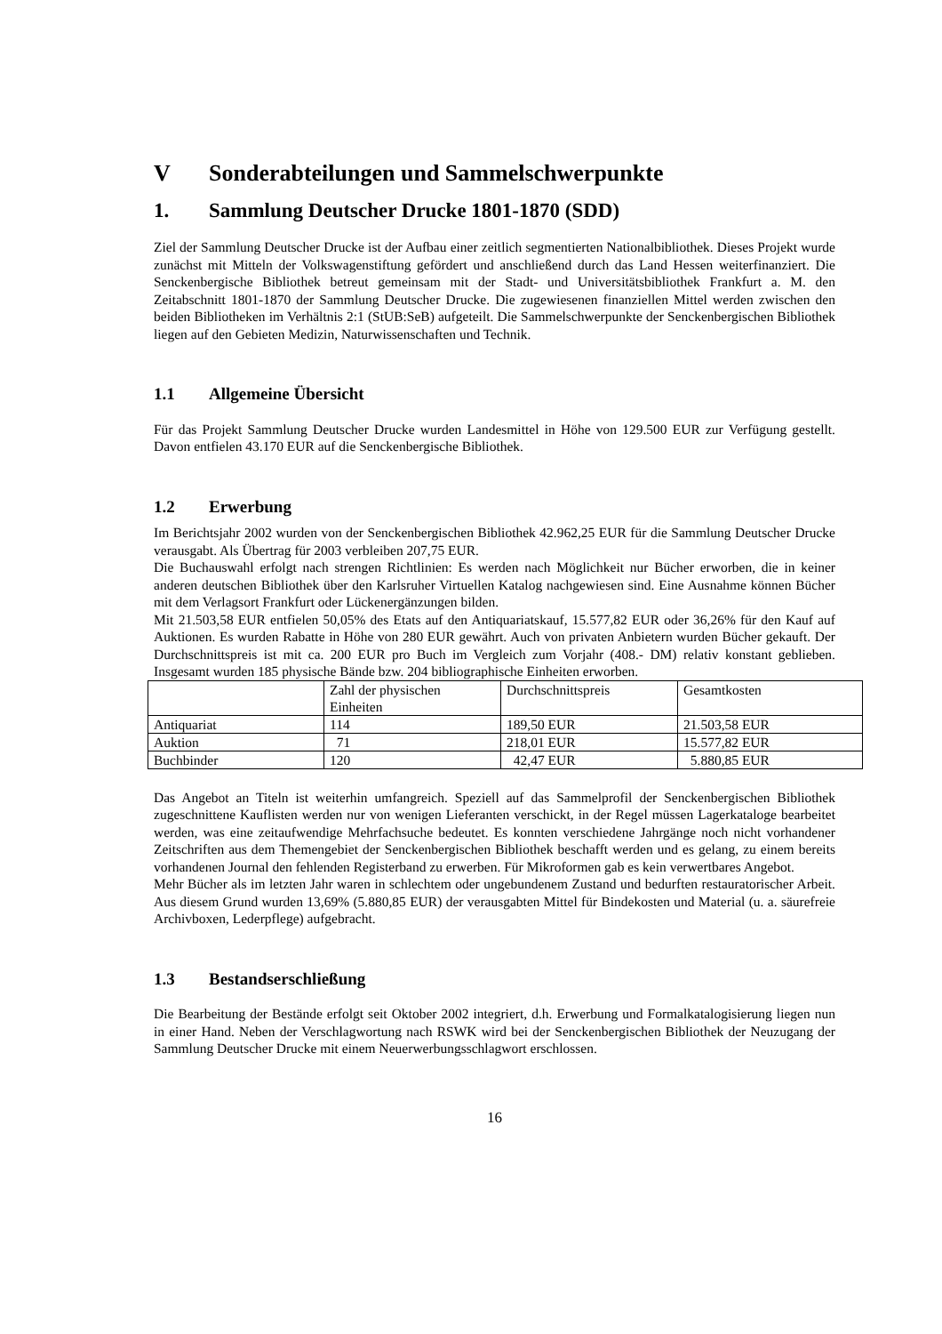V Sonderabteilungen und Sammelschwerpunkte
1. Sammlung Deutscher Drucke 1801-1870 (SDD)
Ziel der Sammlung Deutscher Drucke ist der Aufbau einer zeitlich segmentierten Nationalbibliothek. Dieses Projekt wurde zunächst mit Mitteln der Volkswagenstiftung gefördert und anschließend durch das Land Hessen weiterfinanziert. Die Senckenbergische Bibliothek betreut gemeinsam mit der Stadt- und Universitätsbibliothek Frankfurt a. M. den Zeitabschnitt 1801-1870 der Sammlung Deutscher Drucke. Die zugewiesenen finanziellen Mittel werden zwischen den beiden Bibliotheken im Verhältnis 2:1 (StUB:SeB) aufgeteilt. Die Sammelschwerpunkte der Senckenbergischen Bibliothek liegen auf den Gebieten Medizin, Naturwissenschaften und Technik.
1.1 Allgemeine Übersicht
Für das Projekt Sammlung Deutscher Drucke wurden Landesmittel in Höhe von 129.500 EUR zur Verfügung gestellt. Davon entfielen 43.170 EUR auf die Senckenbergische Bibliothek.
1.2 Erwerbung
Im Berichtsjahr 2002 wurden von der Senckenbergischen Bibliothek 42.962,25 EUR für die Sammlung Deutscher Drucke verausgabt. Als Übertrag für 2003 verbleiben 207,75 EUR.
Die Buchauswahl erfolgt nach strengen Richtlinien: Es werden nach Möglichkeit nur Bücher erworben, die in keiner anderen deutschen Bibliothek über den Karlsruher Virtuellen Katalog nachgewiesen sind. Eine Ausnahme können Bücher mit dem Verlagsort Frankfurt oder Lückenergänzungen bilden.
Mit 21.503,58 EUR entfielen 50,05% des Etats auf den Antiquariatskauf, 15.577,82 EUR oder 36,26% für den Kauf auf Auktionen. Es wurden Rabatte in Höhe von 280 EUR gewährt. Auch von privaten Anbietern wurden Bücher gekauft. Der Durchschnittspreis ist mit ca. 200 EUR pro Buch im Vergleich zum Vorjahr (408.- DM) relativ konstant geblieben. Insgesamt wurden 185 physische Bände bzw. 204 bibliographische Einheiten erworben.
| | Zahl der physischen Einheiten | Durchschnittspreis | Gesamtkosten |
| Antiquariat | 114 | 189,50 EUR | 21.503,58 EUR |
| Auktion | 71 | 218,01 EUR | 15.577,82 EUR |
| Buchbinder | 120 | 42,47 EUR | 5.880,85 EUR |
Das Angebot an Titeln ist weiterhin umfangreich. Speziell auf das Sammelprofil der Senckenbergischen Bibliothek zugeschnittene Kauflisten werden nur von wenigen Lieferanten verschickt, in der Regel müssen Lagerkataloge bearbeitet werden, was eine zeitaufwendige Mehrfachsuche bedeutet. Es konnten verschiedene Jahrgänge noch nicht vorhandener Zeitschriften aus dem Themengebiet der Senckenbergischen Bibliothek beschafft werden und es gelang, zu einem bereits vorhandenen Journal den fehlenden Registerband zu erwerben. Für Mikroformen gab es kein verwertbares Angebot.
Mehr Bücher als im letzten Jahr waren in schlechtem oder ungebundenem Zustand und bedurften restauratorischer Arbeit. Aus diesem Grund wurden 13,69% (5.880,85 EUR) der verausgabten Mittel für Bindekosten und Material (u. a. säurefreie Archivboxen, Lederpflege) aufgebracht.
1.3 Bestandserschließung
Die Bearbeitung der Bestände erfolgt seit Oktober 2002 integriert, d.h. Erwerbung und Formalkatalogisierung liegen nun in einer Hand. Neben der Verschlagwortung nach RSWK wird bei der Senckenbergischen Bibliothek der Neuzugang der Sammlung Deutscher Drucke mit einem Neuerwerbungsschlagwort erschlossen.
16